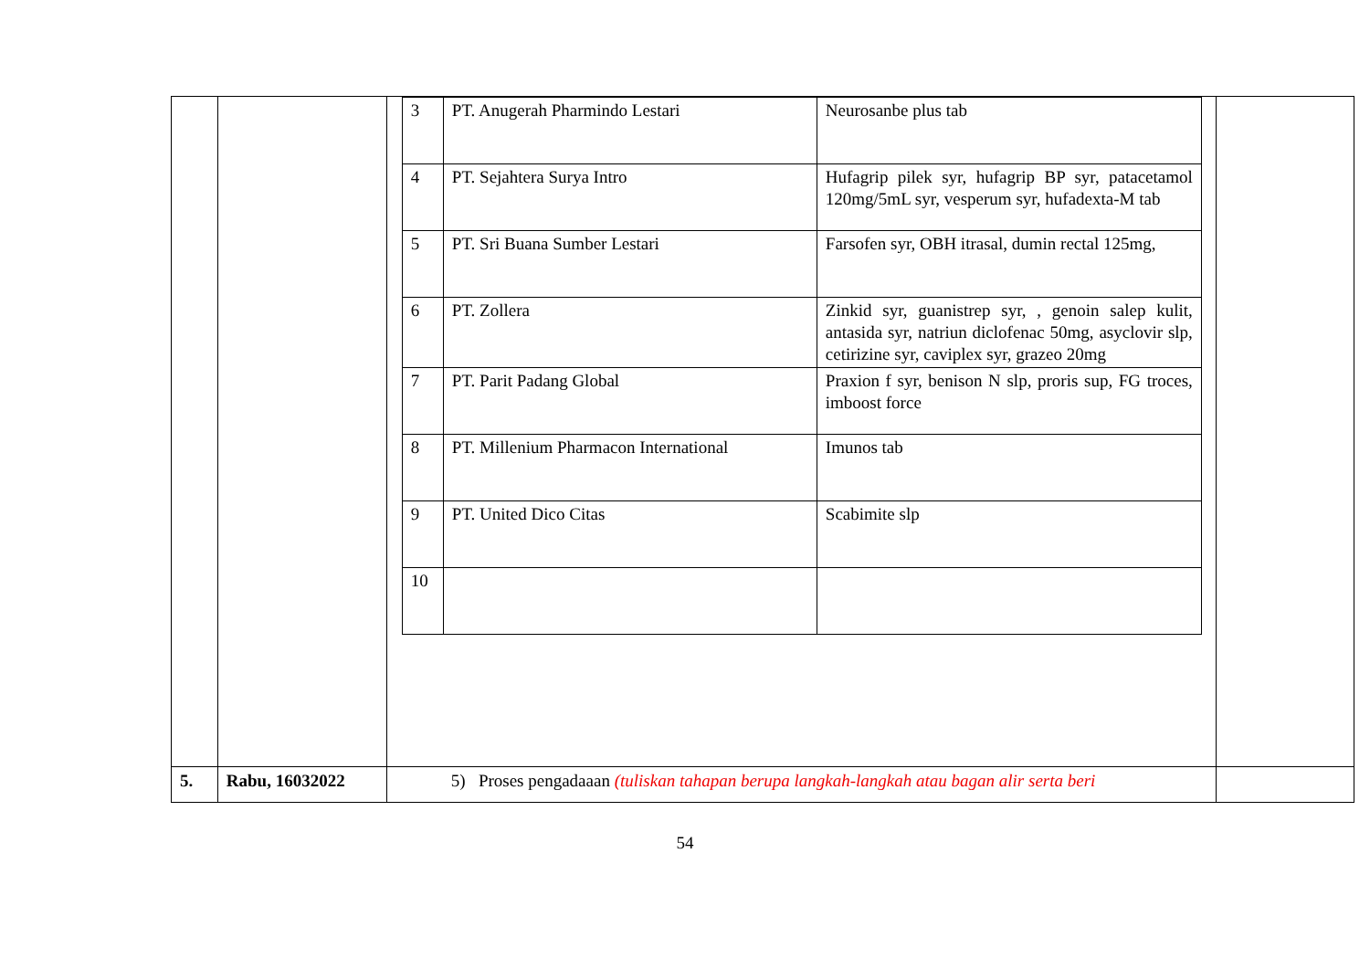| | | / 3 / PT. Anugerah Pharmindo Lestari / Neurosanbe plus tab / / 4 / PT. Sejahtera Surya Intro / Hufagrip pilek syr, hufagrip BP syr, patacetamol 120mg/5mL syr, vesperum syr, hufadexta-M tab / / 5 / PT. Sri Buana Sumber Lestari / Farsofen syr, OBH itrasal, dumin rectal 125mg, / / 6 / PT. Zollera / Zinkid syr, guanistrep syr, , genoin salep kulit, antasida syr, natriun diclofenac 50mg, asyclovir slp, cetirizine syr, caviplex syr, grazeo 20mg / / 7 / PT. Parit Padang Global / Praxion f syr, benison N slp, proris sup, FG troces, imboost force / / 8 / PT. Millenium Pharmacon International / Imunos tab / / 9 / PT. United Dico Citas / Scabimite slp / / 10 / / / | |
| 5. | Rabu, 16032022 | 5) Proses pengadaaan (tuliskan tahapan berupa langkah-langkah atau bagan alir serta beri | |
54